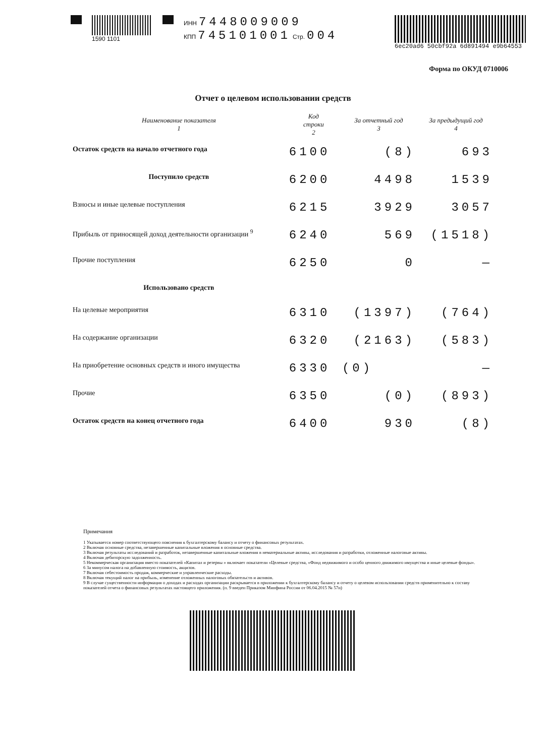1590 1101 ИНН 7448009009
КПП 745101001 Стр. 004
6ec20ad6 50cbf92a 6d891494 e9b64553
Форма по ОКУД 0710006
Отчет о целевом использовании средств
| Наименование показателя 1 | Код строки 2 | За отчетный год 3 | За предыдущий год 4 |
| --- | --- | --- | --- |
| Остаток средств на начало отчетного года | 6100 | (8) | 693 |
| Поступило средств | 6200 | 4498 | 1539 |
| Взносы и иные целевые поступления | 6215 | 3929 | 3057 |
| Прибыль от приносящей доход деятельности организации <sup>9</sup> | 6240 | 569 | (1518) |
| Прочие поступления | 6250 | 0 | — |
| Использовано средств | | | |
| На целевые мероприятия | 6310 | (1397) | (764) |
| На содержание организации | 6320 | (2163) | (583) |
| На приобретение основных средств и иного имущества | 6330 | (0) | — |
| Прочие | 6350 | (0) | (893) |
| Остаток средств на конец отчетного года | 6400 | 930 | (8) |
Примечания
1 Указывается номер соответствующего пояснения к бухгалтерскому балансу и отчету о финансовых результатах.
2 Включая основные средства, незавершенные капитальные вложения в основные средства.
3 Включая результаты исследований и разработок, незавершенные капитальные вложения в нематериальные активы, исследования и разработки, отложенные налоговые активы.
4 Включая дебиторскую задолженность.
5 Некоммерческая организация вместо показателей «Капитал и резервы » включает показатели «Целевые средства, «Фонд недвижимого и особо ценного движимого имущества и иные целевые фонды».
6 За минусом налога на добавленную стоимость, акцизов.
7 Включая себестоимость продаж, коммерческие и управленческие расходы.
8 Включая текущий налог на прибыль, изменение отложенных налоговых обязательств и активов.
9 В случае существенности информация о доходах и расходах организации раскрывается в приложении к бухгалтерскому балансу и отчету о целевом использовании средств применительно к составу показателей отчета о финансовых результатах настоящего приложения. (п. 9 введен Приказом Минфина России от 06.04.2015 № 57н)